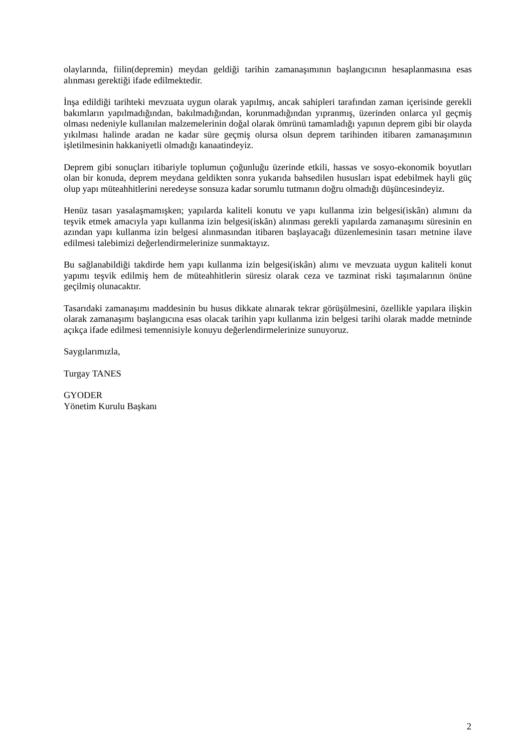olaylarında, fiilin(depremin) meydan geldiği tarihin zamanaşımının başlangıcının hesaplanmasına esas alınması gerektiği ifade edilmektedir.
İnşa edildiği tarihteki mevzuata uygun olarak yapılmış, ancak sahipleri tarafından zaman içerisinde gerekli bakımların yapılmadığından, bakılmadığından, korunmadığından yıpranmış, üzerinden onlarca yıl geçmiş olması nedeniyle kullanılan malzemelerinin doğal olarak ömrünü tamamladığı yapının deprem gibi bir olayda yıkılması halinde aradan ne kadar süre geçmiş olursa olsun deprem tarihinden itibaren zamanaşımının işletilmesinin hakkaniyetli olmadığı kanaatindeyiz.
Deprem gibi sonuçları itibariyle toplumun çoğunluğu üzerinde etkili, hassas ve sosyo-ekonomik boyutları olan bir konuda, deprem meydana geldikten sonra yukarıda bahsedilen hususları ispat edebilmek hayli güç olup yapı müteahhitlerini neredeyse sonsuza kadar sorumlu tutmanın doğru olmadığı düşüncesindeyiz.
Henüz tasarı yasalaşmamışken; yapılarda kaliteli konutu ve yapı kullanma izin belgesi(iskân) alımını da teşvik etmek amacıyla yapı kullanma izin belgesi(iskân) alınması gerekli yapılarda zamanaşımı süresinin en azından yapı kullanma izin belgesi alınmasından itibaren başlayacağı düzenlemesinin tasarı metnine ilave edilmesi talebimizi değerlendirmelerinize sunmaktayız.
Bu sağlanabildiği takdirde hem yapı kullanma izin belgesi(iskân) alımı ve mevzuata uygun kaliteli konut yapımı teşvik edilmiş hem de müteahhitlerin süresiz olarak ceza ve tazminat riski taşımalarının önüne geçilmiş olunacaktır.
Tasarıdaki zamanaşımı maddesinin bu husus dikkate alınarak tekrar görüşülmesini, özellikle yapılara ilişkin olarak zamanaşımı başlangıcına esas olacak tarihin yapı kullanma izin belgesi tarihi olarak madde metninde açıkça ifade edilmesi temennisiyle konuyu değerlendirmelerinize sunuyoruz.
Saygılarımızla,
Turgay TANES
GYODER
Yönetim Kurulu Başkanı
2